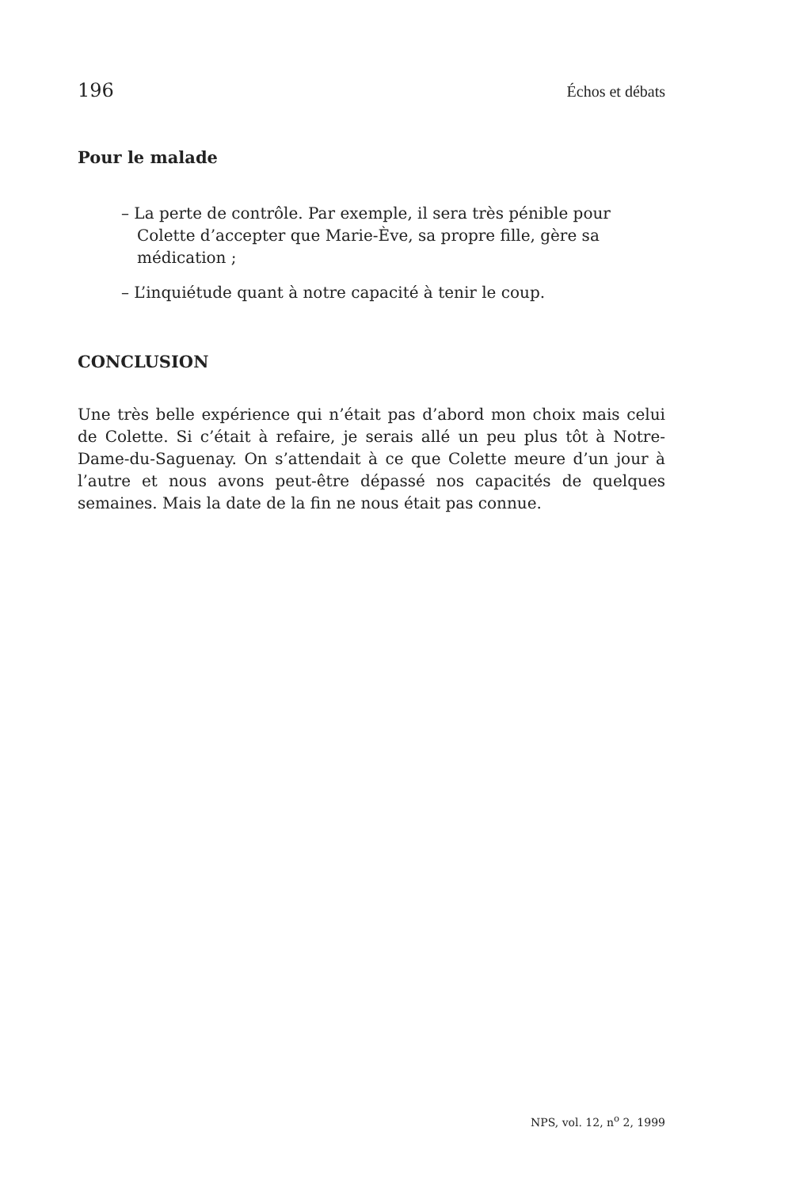196 Échos et débats
Pour le malade
– La perte de contrôle. Par exemple, il sera très pénible pour Colette d’accepter que Marie-Ève, sa propre fille, gère sa médication ;
– L’inquiétude quant à notre capacité à tenir le coup.
CONCLUSION
Une très belle expérience qui n’était pas d’abord mon choix mais celui de Colette. Si c’était à refaire, je serais allé un peu plus tôt à Notre-Dame-du-Saguenay. On s’attendait à ce que Colette meure d’un jour à l’autre et nous avons peut-être dépassé nos capacités de quelques semaines. Mais la date de la fin ne nous était pas connue.
NPS, vol. 12, n<sup>o</sup> 2, 1999